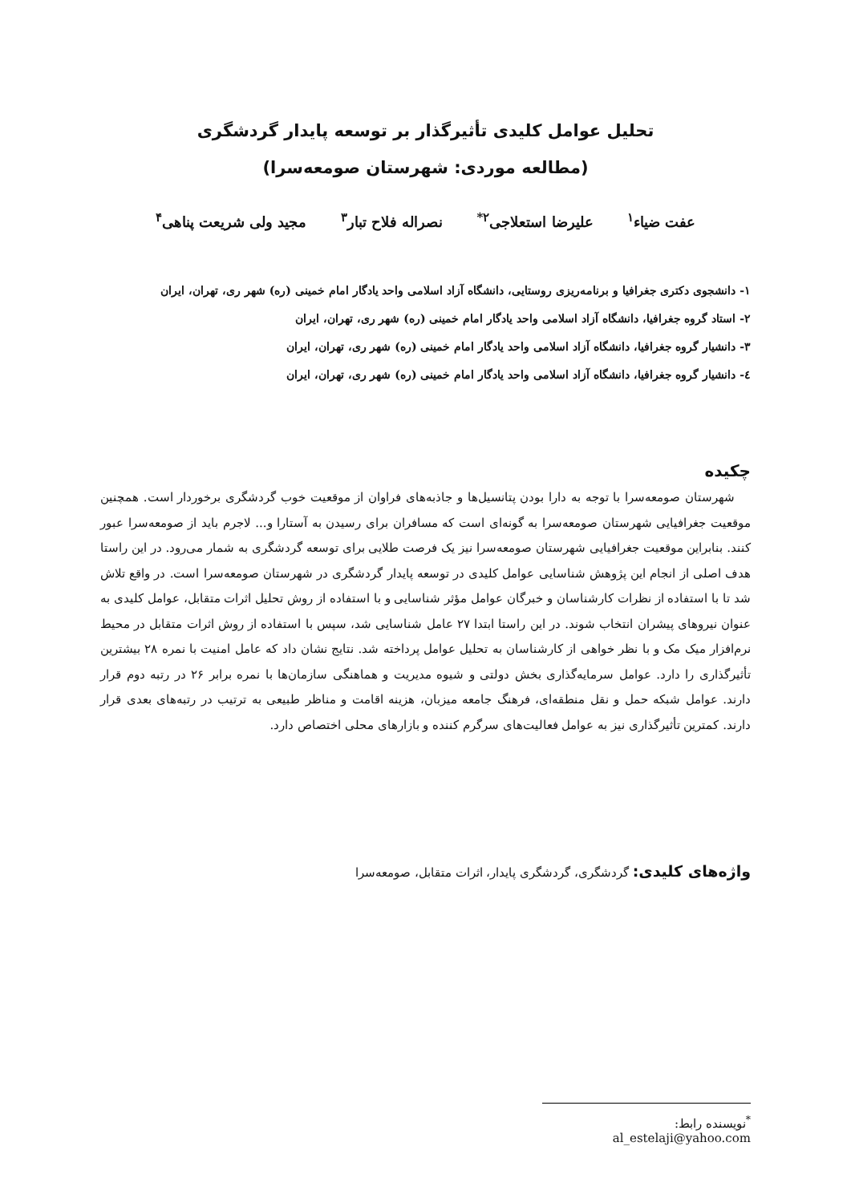تحلیل عوامل کلیدی تأثیرگذار بر توسعه پایدار گردشگری
(مطالعه موردی: شهرستان صومعه‌سرا)
عفت ضیاء<sup>۱</sup> علیرضا استعلاجی<sup>۲*</sup> نصراله فلاح تبار<sup>۳</sup> مجید ولی شریعت پناهی<sup>۴</sup>
۱- دانشجوی دکتری جغرافیا و برنامه‌ریزی روستایی، دانشگاه آزاد اسلامی واحد یادگار امام خمینی (ره) شهر ری، تهران، ایران
۲- استاد گروه جغرافیا، دانشگاه آزاد اسلامی واحد یادگار امام خمینی (ره) شهر ری، تهران، ایران
۳- دانشیار گروه جغرافیا، دانشگاه آزاد اسلامی واحد یادگار امام خمینی (ره) شهر ری، تهران، ایران
٤- دانشیار گروه جغرافیا، دانشگاه آزاد اسلامی واحد یادگار امام خمینی (ره) شهر ری، تهران، ایران
چکیده
شهرستان صومعه‌سرا با توجه به دارا بودن پتانسیل‌ها و جاذبه‌های فراوان از موقعیت خوب گردشگری برخوردار است. همچنین موقعیت جغرافیایی شهرستان صومعه‌سرا به گونه‌ای است که مسافران برای رسیدن به آستارا و... لاجرم باید از صومعه‌سرا عبور کنند. بنابراین موقعیت جغرافیایی شهرستان صومعه‌سرا نیز یک فرصت طلایی برای توسعه گردشگری به شمار می‌رود. در این راستا هدف اصلی از انجام این پژوهش شناسایی عوامل کلیدی در توسعه پایدار گردشگری در شهرستان صومعه‌سرا است. در واقع تلاش شد تا با استفاده از نظرات کارشناسان و خبرگان عوامل مؤثر شناسایی و با استفاده از روش تحلیل اثرات متقابل، عوامل کلیدی به عنوان نیروهای پیشران انتخاب شوند. در این راستا ابتدا ۲۷ عامل شناسایی شد، سپس با استفاده از روش اثرات متقابل در محیط نرم‌افزار میک مک و با نظر خواهی از کارشناسان به تحلیل عوامل پرداخته شد. نتایج نشان داد که عامل امنیت با نمره ۲۸ بیشترین تأثیرگذاری را دارد. عوامل سرمایه‌گذاری بخش دولتی و شیوه مدیریت و هماهنگی سازمان‌ها با نمره برابر ۲۶ در رتبه دوم قرار دارند. عوامل شبکه حمل و نقل منطقه‌ای، فرهنگ جامعه میزبان، هزینه اقامت و مناظر طبیعی به ترتیب در رتبه‌های بعدی قرار دارند. کمترین تأثیرگذاری نیز به عوامل فعالیت‌های سرگرم کننده و بازارهای محلی اختصاص دارد.
واژه‌های کلیدی: گردشگری، گردشگری پایدار، اثرات متقابل، صومعه‌سرا
<sup>*</sup> نویسنده رابط: al_estelaji@yahoo.com